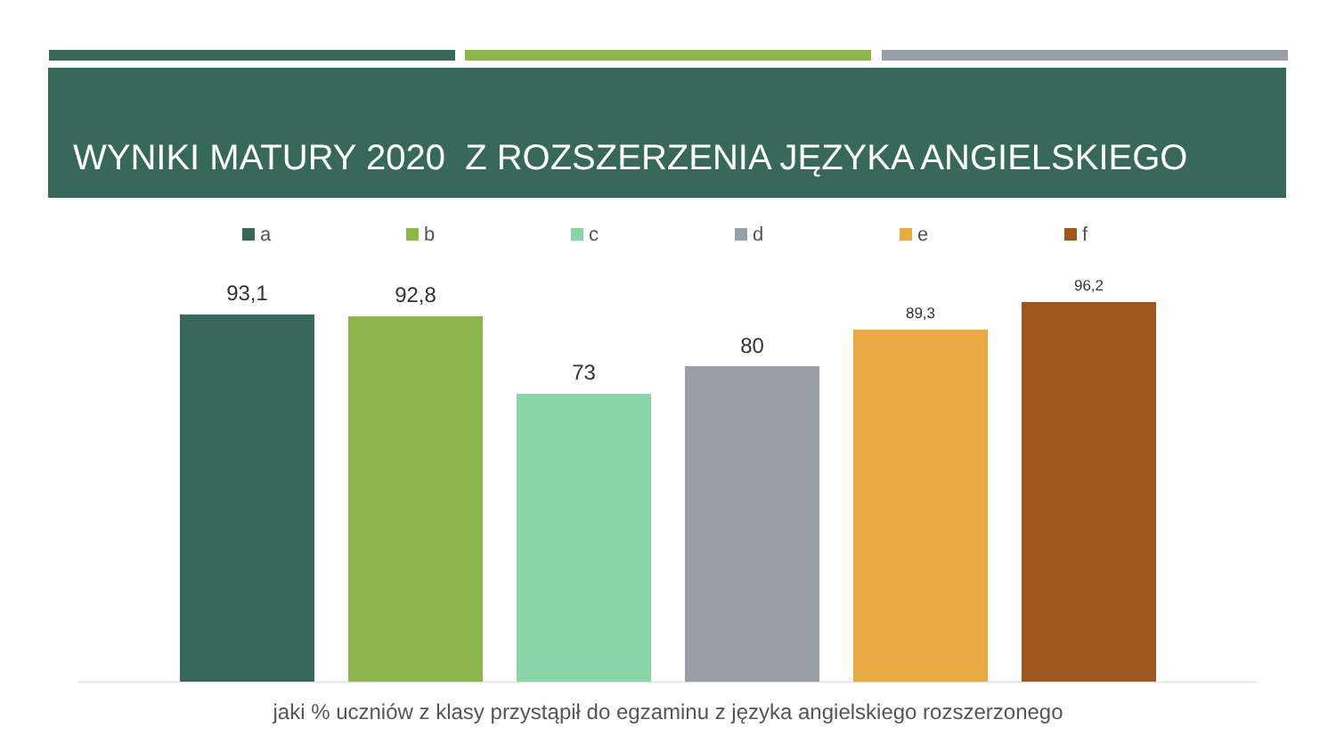WYNIKI MATURY 2020 Z ROZSZERZENIA JĘZYKA ANGIELSKIEGO
a b c d e f
93,1 92,8
73
80
89,3
96,2
jaki % uczniów z klasy przystąpił do egzaminu z języka angielskiego rozszerzonego